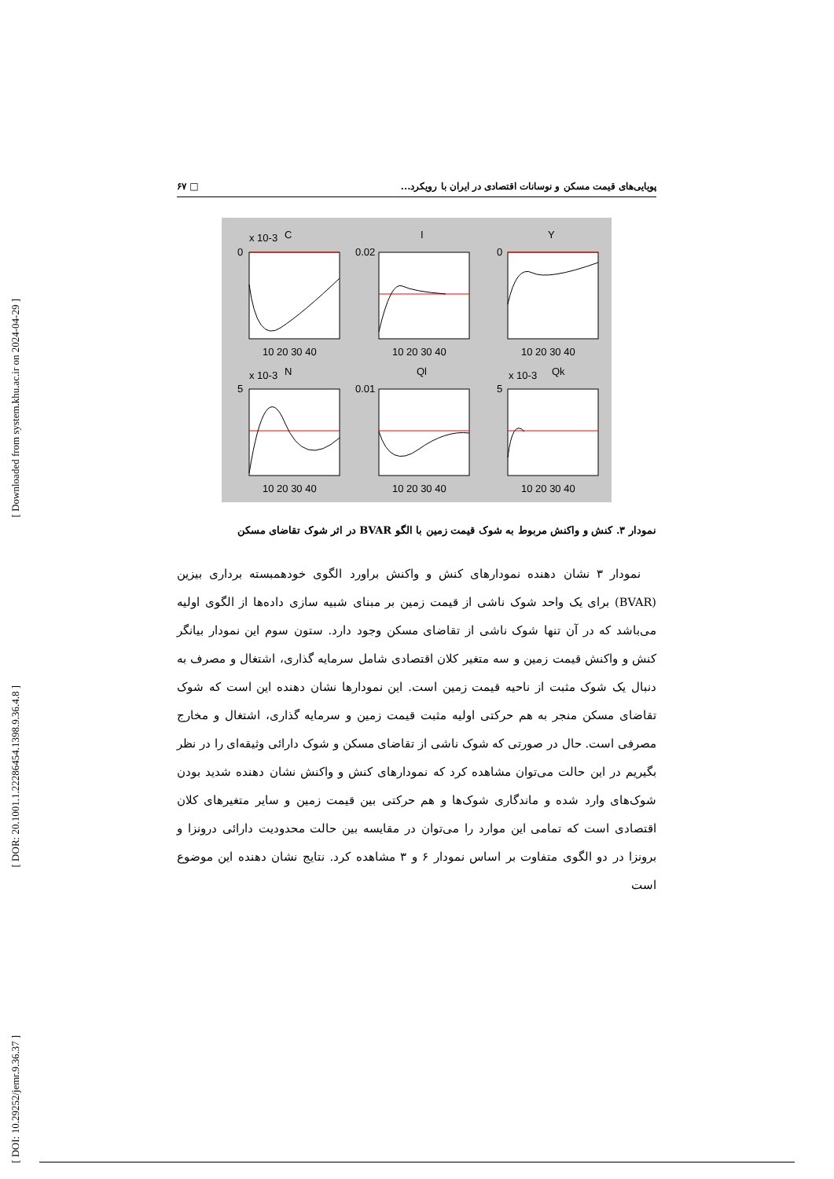[ Downloaded from system.khu.ac.ir on 2024-04-29 ]
[ DOR: 20.1001.1.22286454.1398.9.36.4.8 ]
[ DOI: 10.29252/jemr.9.36.37 ]
پویایی‌های قیمت مسکن و نوسانات اقتصادی در ایران با رویکرد... □ ۶۷
C
I
Y
N
Ql
Qk
x 10-3
x 10-3
x 10-3
0
0.02
0
5
0.01
5
10 20 30 40
10 20 30 40
10 20 30 40
10 20 30 40
10 20 30 40
10 20 30 40
نمودار ۳. کنش و واکنش مربوط به شوک قیمت زمین با الگو BVAR در اثر شوک تقاضای مسکن
نمودار ۳ نشان دهنده نمودارهای کنش و واکنش براورد الگوی خودهمبسته برداری بیزین (BVAR) برای یک واحد شوک ناشی از قیمت زمین بر مبنای شبیه سازی داده‌ها از الگوی اولیه می‌باشد که در آن تنها شوک ناشی از تقاضای مسکن وجود دارد. ستون سوم این نمودار بیانگر کنش و واکنش قیمت زمین و سه متغیر کلان اقتصادی شامل سرمایه گذاری، اشتغال و مصرف به دنبال یک شوک مثبت از ناحیه قیمت زمین است. این نمودارها نشان دهنده این است که شوک تقاضای مسکن منجر به هم حرکتی اولیه مثبت قیمت زمین و سرمایه گذاری، اشتغال و مخارج مصرفی است. حال در صورتی که شوک ناشی از تقاضای مسکن و شوک دارائی وثیقه‌ای را در نظر بگیریم در این حالت می‌توان مشاهده کرد که نمودارهای کنش و واکنش نشان دهنده شدید بودن شوک‌های وارد شده و ماندگاری شوک‌ها و هم حرکتی بین قیمت زمین و سایر متغیرهای کلان اقتصادی است که تمامی این موارد را می‌توان در مقایسه بین حالت محدودیت دارائی درونزا و برونزا در دو الگوی متفاوت بر اساس نمودار ۶ و ۳ مشاهده کرد. نتایج نشان دهنده این موضوع است